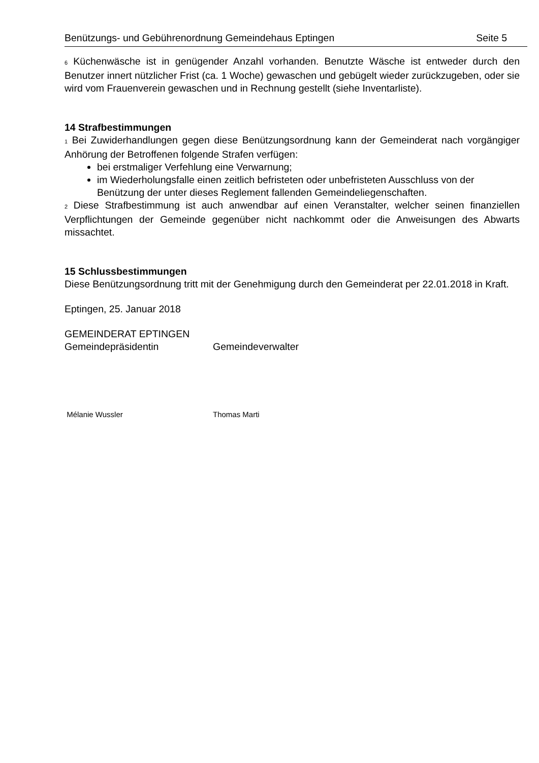Benützungs- und Gebührenordnung Gemeindehaus Eptingen Seite 5
6 Küchenwäsche ist in genügender Anzahl vorhanden. Benutzte Wäsche ist entweder durch den Benutzer innert nützlicher Frist (ca. 1 Woche) gewaschen und gebügelt wieder zurück­zugeben, oder sie wird vom Frauenverein gewaschen und in Rechnung gestellt (siehe Inventarliste).
14 Strafbestimmungen
1 Bei Zuwiderhandlungen gegen diese Benützungsordnung kann der Gemeinderat nach vorgängiger Anhörung der Betroffenen folgende Strafen verfügen:
bei erstmaliger Verfehlung eine Verwarnung;
im Wiederholungsfalle einen zeitlich befristeten oder unbefristeten Ausschluss von der Benützung der unter dieses Reglement fallenden Gemeindeliegenschaften.
2 Diese Strafbestimmung ist auch anwendbar auf einen Veranstalter, welcher seinen finan­ziellen Verpflichtungen der Gemeinde gegenüber nicht nachkommt oder die Anweisungen des Abwarts missachtet.
15 Schlussbestimmungen
Diese Benützungsordnung tritt mit der Genehmigung durch den Gemeinderat per 22.01.2018 in Kraft.
Eptingen, 25. Januar 2018
GEMEINDERAT EPTINGEN
Gemeindepräsidentin Gemeindeverwalter
Mélanie Wussler Thomas Marti